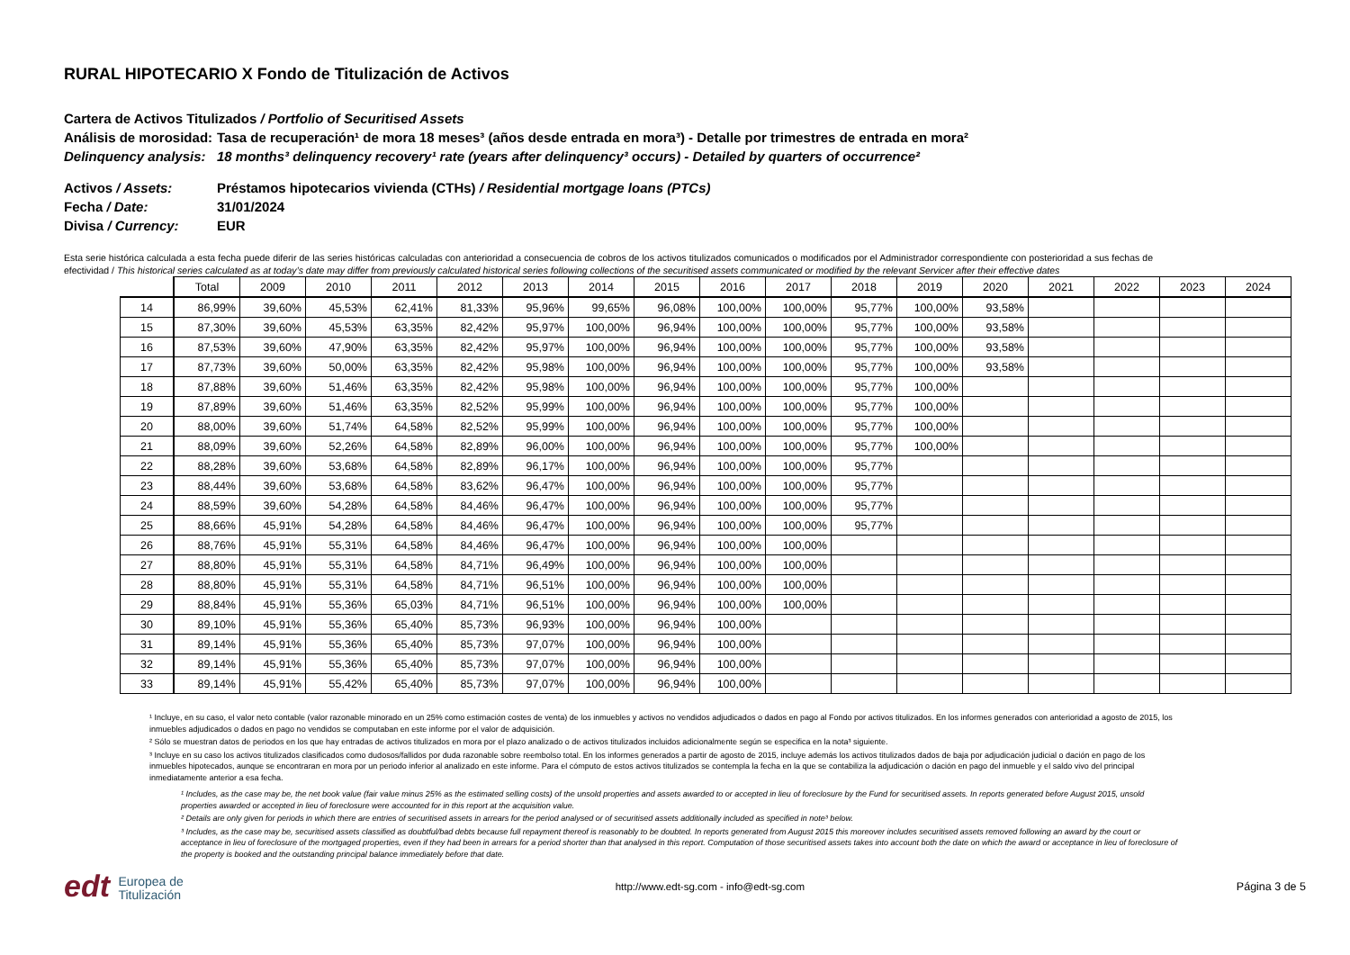RURAL HIPOTECARIO X Fondo de Titulización de Activos
Cartera de Activos Titulizados / Portfolio of Securitised Assets
Análisis de morosidad:
Tasa de recuperación¹ de mora 18 meses³ (años desde entrada en mora³) - Detalle por trimestres de entrada en mora²
Delinquency analysis:
18 months³ delinquency recovery¹ rate (years after delinquency³ occurs) - Detailed by quarters of occurrence²
Activos / Assets: Préstamos hipotecarios vivienda (CTHs) / Residential mortgage loans (PTCs)
Fecha / Date: 31/01/2024
Divisa / Currency: EUR
Esta serie histórica calculada a esta fecha puede diferir de las series históricas calculadas con anterioridad a consecuencia de cobros de los activos titulizados comunicados o modificados por el Administrador correspondiente con posterioridad a sus fechas de efectividad / This historical series calculated as at today’s date may differ from previously calculated historical series following collections of the securitised assets communicated or modified by the relevant Servicer after their effective dates
| | Total | 2009 | 2010 | 2011 | 2012 | 2013 | 2014 | 2015 | 2016 | 2017 | 2018 | 2019 | 2020 | 2021 | 2022 | 2023 | 2024 |
| --- | --- | --- | --- | --- | --- | --- | --- | --- | --- | --- | --- | --- | --- | --- | --- | --- | --- |
| 14 | 86,99% | 39,60% | 45,53% | 62,41% | 81,33% | 95,96% | 99,65% | 96,08% | 100,00% | 100,00% | 95,77% | 100,00% | 93,58% | | | | |
| 15 | 87,30% | 39,60% | 45,53% | 63,35% | 82,42% | 95,97% | 100,00% | 96,94% | 100,00% | 100,00% | 95,77% | 100,00% | 93,58% | | | | |
| 16 | 87,53% | 39,60% | 47,90% | 63,35% | 82,42% | 95,97% | 100,00% | 96,94% | 100,00% | 100,00% | 95,77% | 100,00% | 93,58% | | | | |
| 17 | 87,73% | 39,60% | 50,00% | 63,35% | 82,42% | 95,98% | 100,00% | 96,94% | 100,00% | 100,00% | 95,77% | 100,00% | 93,58% | | | | |
| 18 | 87,88% | 39,60% | 51,46% | 63,35% | 82,42% | 95,98% | 100,00% | 96,94% | 100,00% | 100,00% | 95,77% | 100,00% | | | | | |
| 19 | 87,89% | 39,60% | 51,46% | 63,35% | 82,52% | 95,99% | 100,00% | 96,94% | 100,00% | 100,00% | 95,77% | 100,00% | | | | | |
| 20 | 88,00% | 39,60% | 51,74% | 64,58% | 82,52% | 95,99% | 100,00% | 96,94% | 100,00% | 100,00% | 95,77% | 100,00% | | | | | |
| 21 | 88,09% | 39,60% | 52,26% | 64,58% | 82,89% | 96,00% | 100,00% | 96,94% | 100,00% | 100,00% | 95,77% | 100,00% | | | | | |
| 22 | 88,28% | 39,60% | 53,68% | 64,58% | 82,89% | 96,17% | 100,00% | 96,94% | 100,00% | 100,00% | 95,77% | | | | | | |
| 23 | 88,44% | 39,60% | 53,68% | 64,58% | 83,62% | 96,47% | 100,00% | 96,94% | 100,00% | 100,00% | 95,77% | | | | | | |
| 24 | 88,59% | 39,60% | 54,28% | 64,58% | 84,46% | 96,47% | 100,00% | 96,94% | 100,00% | 100,00% | 95,77% | | | | | | |
| 25 | 88,66% | 45,91% | 54,28% | 64,58% | 84,46% | 96,47% | 100,00% | 96,94% | 100,00% | 100,00% | 95,77% | | | | | | |
| 26 | 88,76% | 45,91% | 55,31% | 64,58% | 84,46% | 96,47% | 100,00% | 96,94% | 100,00% | 100,00% | | | | | | | |
| 27 | 88,80% | 45,91% | 55,31% | 64,58% | 84,71% | 96,49% | 100,00% | 96,94% | 100,00% | 100,00% | | | | | | | |
| 28 | 88,80% | 45,91% | 55,31% | 64,58% | 84,71% | 96,51% | 100,00% | 96,94% | 100,00% | 100,00% | | | | | | | |
| 29 | 88,84% | 45,91% | 55,36% | 65,03% | 84,71% | 96,51% | 100,00% | 96,94% | 100,00% | 100,00% | | | | | | | |
| 30 | 89,10% | 45,91% | 55,36% | 65,40% | 85,73% | 96,93% | 100,00% | 96,94% | 100,00% | | | | | | | | |
| 31 | 89,14% | 45,91% | 55,36% | 65,40% | 85,73% | 97,07% | 100,00% | 96,94% | 100,00% | | | | | | | | |
| 32 | 89,14% | 45,91% | 55,36% | 65,40% | 85,73% | 97,07% | 100,00% | 96,94% | 100,00% | | | | | | | | |
| 33 | 89,14% | 45,91% | 55,42% | 65,40% | 85,73% | 97,07% | 100,00% | 96,94% | 100,00% | | | | | | | | |
¹ Incluye, en su caso, el valor neto contable (valor razonable minorado en un 25% como estimación costes de venta) de los inmuebles y activos no vendidos adjudicados o dados en pago al Fondo por activos titulizados. En los informes generados con anterioridad a agosto de 2015, los inmuebles adjudicados o dados en pago no vendidos se computaban en este informe por el valor de adquisición.
² Sólo se muestran datos de periodos en los que hay entradas de activos titulizados en mora por el plazo analizado o de activos titulizados incluidos adicionalmente según se especifica en la nota³ siguiente.
³ Incluye en su caso los activos titulizados clasificados como dudosos/fallidos por duda razonable sobre reembolso total. En los informes generados a partir de agosto de 2015, incluye además los activos titulizados dados de baja por adjudicación judicial o dación en pago de los inmuebles hipotecados, aunque se encontraran en mora por un periodo inferior al analizado en este informe. Para el cómputo de estos activos titulizados se contempla la fecha en la que se contabiliza la adjudicación o dación en pago del inmueble y el saldo vivo del principal inmediatamente anterior a esa fecha.
¹ Includes, as the case may be, the net book value (fair value minus 25% as the estimated selling costs) of the unsold properties and assets awarded to or accepted in lieu of foreclosure by the Fund for securitised assets. In reports generated before August 2015, unsold properties awarded or accepted in lieu of foreclosure were accounted for in this report at the acquisition value.
² Details are only given for periods in which there are entries of securitised assets in arrears for the period analysed or of securitised assets additionally included as specified in note³ below.
³ Includes, as the case may be, securitised assets classified as doubtful/bad debts because full repayment thereof is reasonably to be doubted. In reports generated from August 2015 this moreover includes securitised assets removed following an award by the court or acceptance in lieu of foreclosure of the mortgaged properties, even if they had been in arrears for a period shorter than that analysed in this report. Computation of those securitised assets takes into account both the date on which the award or acceptance in lieu of foreclosure of the property is booked and the outstanding principal balance immediately before that date.
edt Europea de
Titulización
http://www.edt-sg.com - info@edt-sg.com
Página 3 de 5